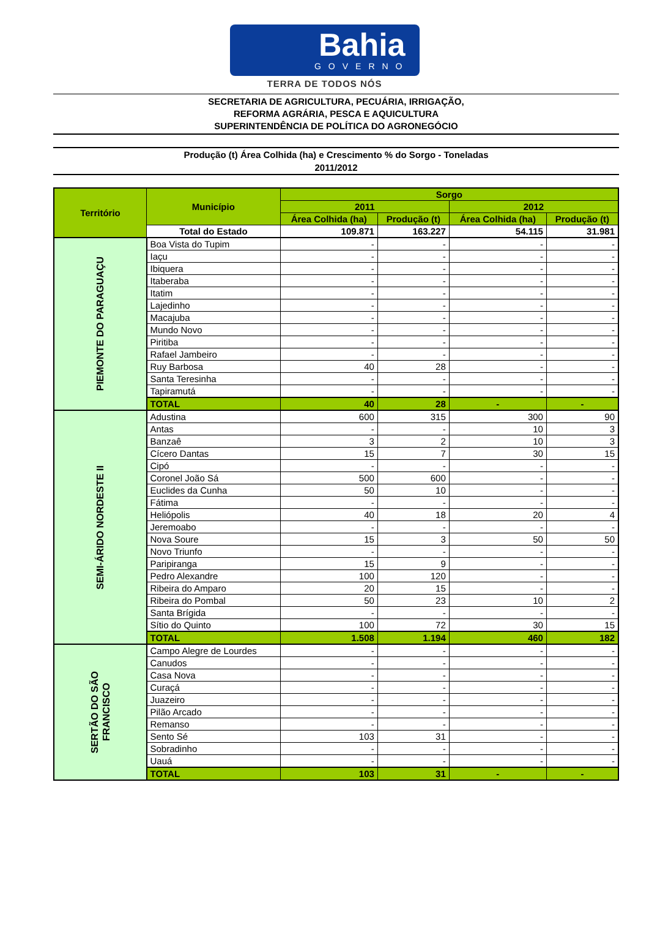Bahia
GOVERNO
TERRA DE TODOS NÓS
SECRETARIA DE AGRICULTURA, PECUÁRIA, IRRIGAÇÃO,
REFORMA AGRÁRIA, PESCA E AQUICULTURA
SUPERINTENDÊNCIA DE POLÍTICA DO AGRONEGÓCIO
Produção (t) Área Colhida (ha) e Crescimento % do Sorgo - Toneladas
2011/2012
| Território | Município | Sorgo | | | |
| --- | --- | --- | --- | --- | --- |
| | | 2011 | | 2012 | |
| | | Área Colhida (ha) | Produção (t) | Área Colhida (ha) | Produção (t) |
| | Total do Estado | 109.871 | 163.227 | 54.115 | 31.981 |
| PIEMONTE DO PARAGUAÇU | Boa Vista do Tupim | - | - | - | - |
| | Iaçu | - | - | - | - |
| | Ibiquera | - | - | - | - |
| | Itaberaba | - | - | - | - |
| | Itatim | - | - | - | - |
| | Lajedinho | - | - | - | - |
| | Macajuba | - | - | - | - |
| | Mundo Novo | - | - | - | - |
| | Piritiba | - | - | - | - |
| | Rafael Jambeiro | - | - | - | - |
| | Ruy Barbosa | 40 | 28 | - | - |
| | Santa Teresinha | - | - | - | - |
| | Tapiramutá | - | - | - | - |
| | TOTAL | 40 | 28 | - | - |
| SEMI-ÁRIDO NORDESTE II | Adustina | 600 | 315 | 300 | 90 |
| | Antas | - | - | 10 | 3 |
| | Banzaê | 3 | 2 | 10 | 3 |
| | Cícero Dantas | 15 | 7 | 30 | 15 |
| | Cipó | - | - | - | - |
| | Coronel João Sá | 500 | 600 | - | - |
| | Euclides da Cunha | 50 | 10 | - | - |
| | Fátima | - | - | - | - |
| | Heliópolis | 40 | 18 | 20 | 4 |
| | Jeremoabo | - | - | - | - |
| | Nova Soure | 15 | 3 | 50 | 50 |
| | Novo Triunfo | - | - | - | - |
| | Paripiranga | 15 | 9 | - | - |
| | Pedro Alexandre | 100 | 120 | - | - |
| | Ribeira do Amparo | 20 | 15 | - | - |
| | Ribeira do Pombal | 50 | 23 | 10 | 2 |
| | Santa Brígida | - | - | - | - |
| | Sítio do Quinto | 100 | 72 | 30 | 15 |
| | TOTAL | 1.508 | 1.194 | 460 | 182 |
| SERTÃO DO SÃO FRANCISCO | Campo Alegre de Lourdes | - | - | - | - |
| | Canudos | - | - | - | - |
| | Casa Nova | - | - | - | - |
| | Curaçá | - | - | - | - |
| | Juazeiro | - | - | - | - |
| | Pilão Arcado | - | - | - | - |
| | Remanso | - | - | - | - |
| | Sento Sé | 103 | 31 | - | - |
| | Sobradinho | - | - | - | - |
| | Uauá | - | - | - | - |
| | TOTAL | 103 | 31 | - | - |